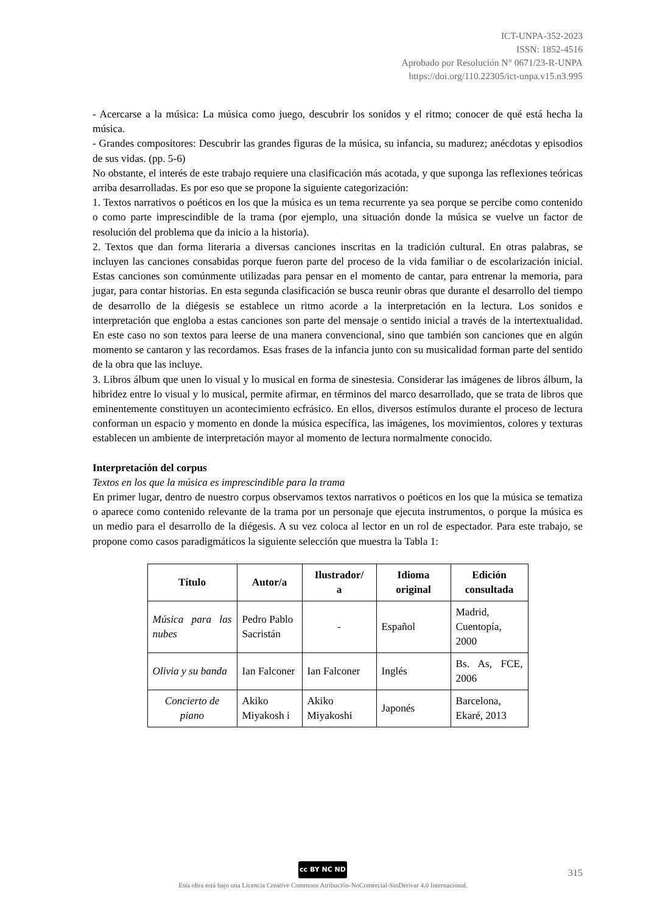ICT-UNPA-352-2023
ISSN: 1852-4516
Aprobado por Resolución N° 0671/23-R-UNPA
https://doi.org/110.22305/ict-unpa.v15.n3.995
- Acercarse a la música: La música como juego, descubrir los sonidos y el ritmo; conocer de qué está hecha la música.
- Grandes compositores: Descubrir las grandes figuras de la música, su infancia, su madurez; anécdotas y episodios de sus vidas. (pp. 5-6)
No obstante, el interés de este trabajo requiere una clasificación más acotada, y que suponga las reflexiones teóricas arriba desarrolladas. Es por eso que se propone la siguiente categorización:
1. Textos narrativos o poéticos en los que la música es un tema recurrente ya sea porque se percibe como contenido o como parte imprescindible de la trama (por ejemplo, una situación donde la música se vuelve un factor de resolución del problema que da inicio a la historia).
2. Textos que dan forma literaria a diversas canciones inscritas en la tradición cultural. En otras palabras, se incluyen las canciones consabidas porque fueron parte del proceso de la vida familiar o de escolarización inicial. Estas canciones son comúnmente utilizadas para pensar en el momento de cantar, para entrenar la memoria, para jugar, para contar historias. En esta segunda clasificación se busca reunir obras que durante el desarrollo del tiempo de desarrollo de la diégesis se establece un ritmo acorde a la interpretación en la lectura. Los sonidos e interpretación que engloba a estas canciones son parte del mensaje o sentido inicial a través de la intertextualidad. En este caso no son textos para leerse de una manera convencional, sino que también son canciones que en algún momento se cantaron y las recordamos. Esas frases de la infancia junto con su musicalidad forman parte del sentido de la obra que las incluye.
3. Libros álbum que unen lo visual y lo musical en forma de sinestesia. Considerar las imágenes de libros álbum, la hibridez entre lo visual y lo musical, permite afirmar, en términos del marco desarrollado, que se trata de libros que eminentemente constituyen un acontecimiento ecfrásico. En ellos, diversos estímulos durante el proceso de lectura conforman un espacio y momento en donde la música específica, las imágenes, los movimientos, colores y texturas establecen un ambiente de interpretación mayor al momento de lectura normalmente conocido.
Interpretación del corpus
Textos en los que la música es imprescindible para la trama
En primer lugar, dentro de nuestro corpus observamos textos narrativos o poéticos en los que la música se tematiza o aparece como contenido relevante de la trama por un personaje que ejecuta instrumentos, o porque la música es un medio para el desarrollo de la diégesis. A su vez coloca al lector en un rol de espectador. Para este trabajo, se propone como casos paradigmáticos la siguiente selección que muestra la Tabla 1:
| Título | Autor/a | Ilustrador/ a | Idioma original | Edición consultada |
| --- | --- | --- | --- | --- |
| Música para las nubes | Pedro Pablo Sacristán | - | Español | Madrid, Cuentopía, 2000 |
| Olivia y su banda | Ian Falconer | Ian Falconer | Inglés | Bs. As, FCE, 2006 |
| Concierto de piano | Akiko Miyakosh i | Akiko Miyakoshi | Japonés | Barcelona, Ekaré, 2013 |
cc BY NC ND
315
Esta obra está bajo una Licencia Creative Commons Atribución-NoComercial-SinDerivar 4.0 Internacional.